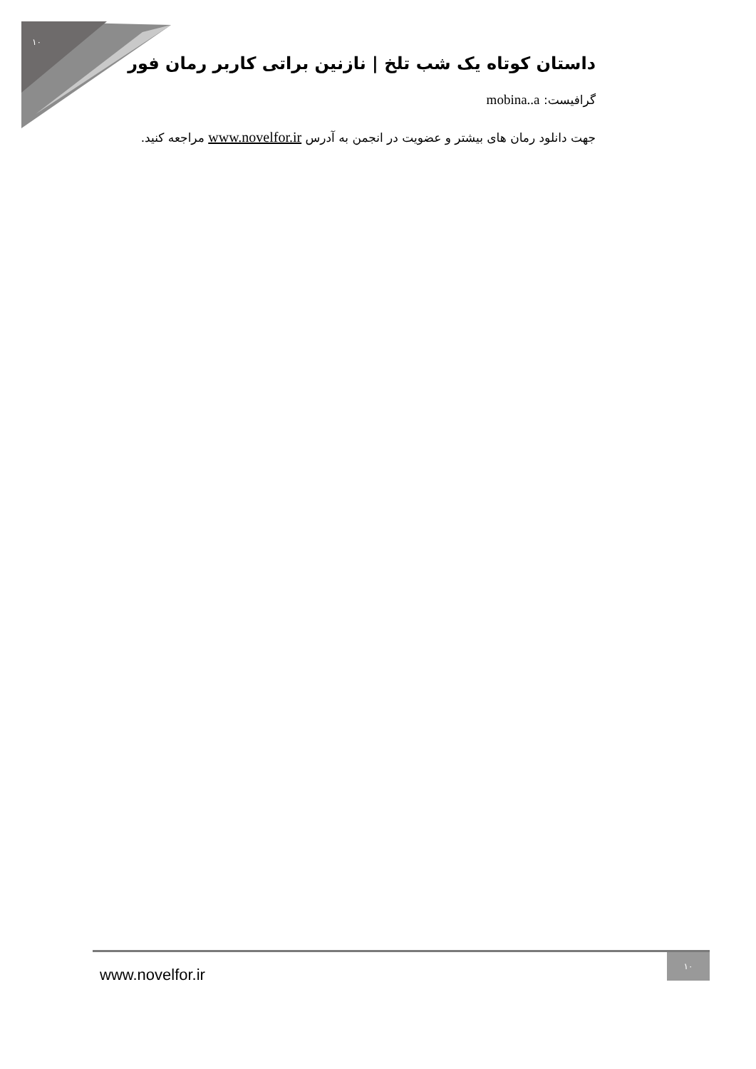١٠
داستان کوتاه یک شب تلخ | نازنین براتی کاربر رمان فور
گرافیست: mobina..a
جهت دانلود رمان های بیشتر و عضویت در انجمن به آدرس www.novelfor.ir مراجعه کنید.
www.novelfor.ir
١٠